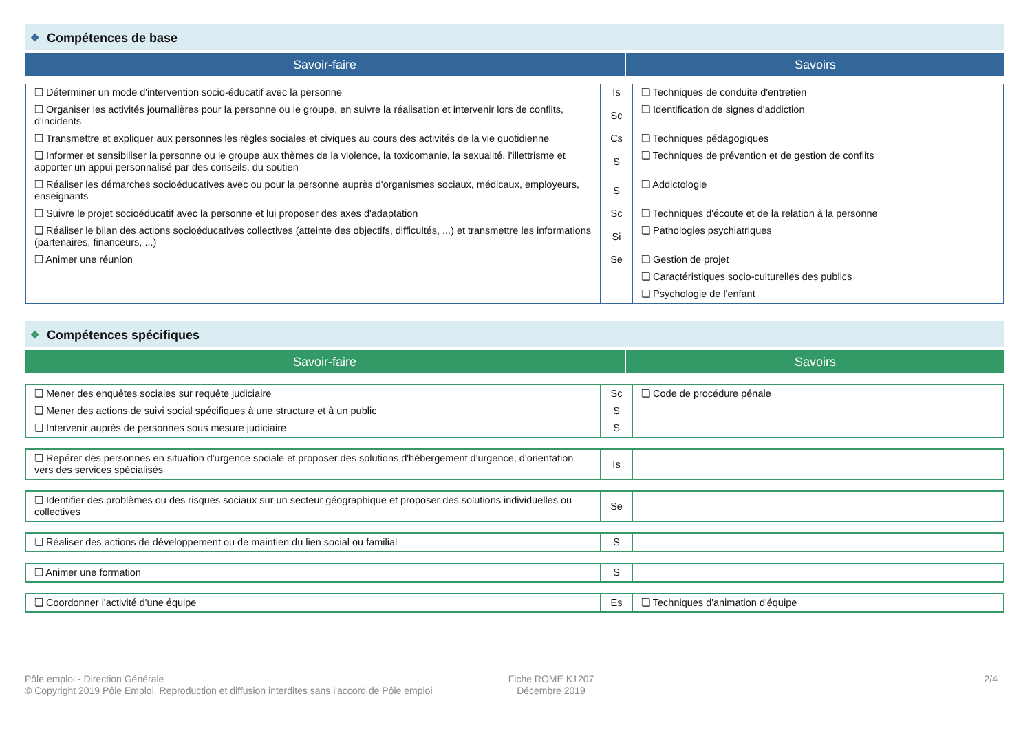❖ Compétences de base
Savoir-faire Savoirs
| ❏ Déterminer un mode d'intervention socio-éducatif avec la personne | Is | ❏ Techniques de conduite d'entretien |
| ❏ Organiser les activités journalières pour la personne ou le groupe, en suivre la réalisation et intervenir lors de conflits, d'incidents | Sc | ❏ Identification de signes d'addiction |
| ❏ Transmettre et expliquer aux personnes les règles sociales et civiques au cours des activités de la vie quotidienne | Cs | ❏ Techniques pédagogiques |
| ❏ Informer et sensibiliser la personne ou le groupe aux thèmes de la violence, la toxicomanie, la sexualité, l'illettrisme et apporter un appui personnalisé par des conseils, du soutien | S | ❏ Techniques de prévention et de gestion de conflits |
| ❏ Réaliser les démarches socioéducatives avec ou pour la personne auprès d'organismes sociaux, médicaux, employeurs, enseignants | S | ❏ Addictologie |
| ❏ Suivre le projet socioéducatif avec la personne et lui proposer des axes d'adaptation | Sc | ❏ Techniques d'écoute et de la relation à la personne |
| ❏ Réaliser le bilan des actions socioéducatives collectives (atteinte des objectifs, difficultés, ...) et transmettre les informations (partenaires, financeurs, ...) | Si | ❏ Pathologies psychiatriques |
| ❏ Animer une réunion | Se | ❏ Gestion de projet |
| | | ❏ Caractéristiques socio-culturelles des publics |
| | | ❏ Psychologie de l'enfant |
❖ Compétences spécifiques
Savoir-faire Savoirs
| ❏ Mener des enquêtes sociales sur requête judiciaire | Sc | ❏ Code de procédure pénale |
| ❏ Mener des actions de suivi social spécifiques à une structure et à un public | S | |
| ❏ Intervenir auprès de personnes sous mesure judiciaire | S | |
| ❏ Repérer des personnes en situation d'urgence sociale et proposer des solutions d'hébergement d'urgence, d'orientation vers des services spécialisés | Is | |
| ❏ Identifier des problèmes ou des risques sociaux sur un secteur géographique et proposer des solutions individuelles ou collectives | Se | |
| ❏ Réaliser des actions de développement ou de maintien du lien social ou familial | S | |
| ❏ Animer une formation | S | |
| ❏ Coordonner l'activité d'une équipe | Es | ❏ Techniques d'animation d'équipe |
Pôle emploi - Direction Générale
© Copyright 2019 Pôle Emploi. Reproduction et diffusion interdites sans l'accord de Pôle emploi
Fiche ROME K1207
Décembre 2019
2/4